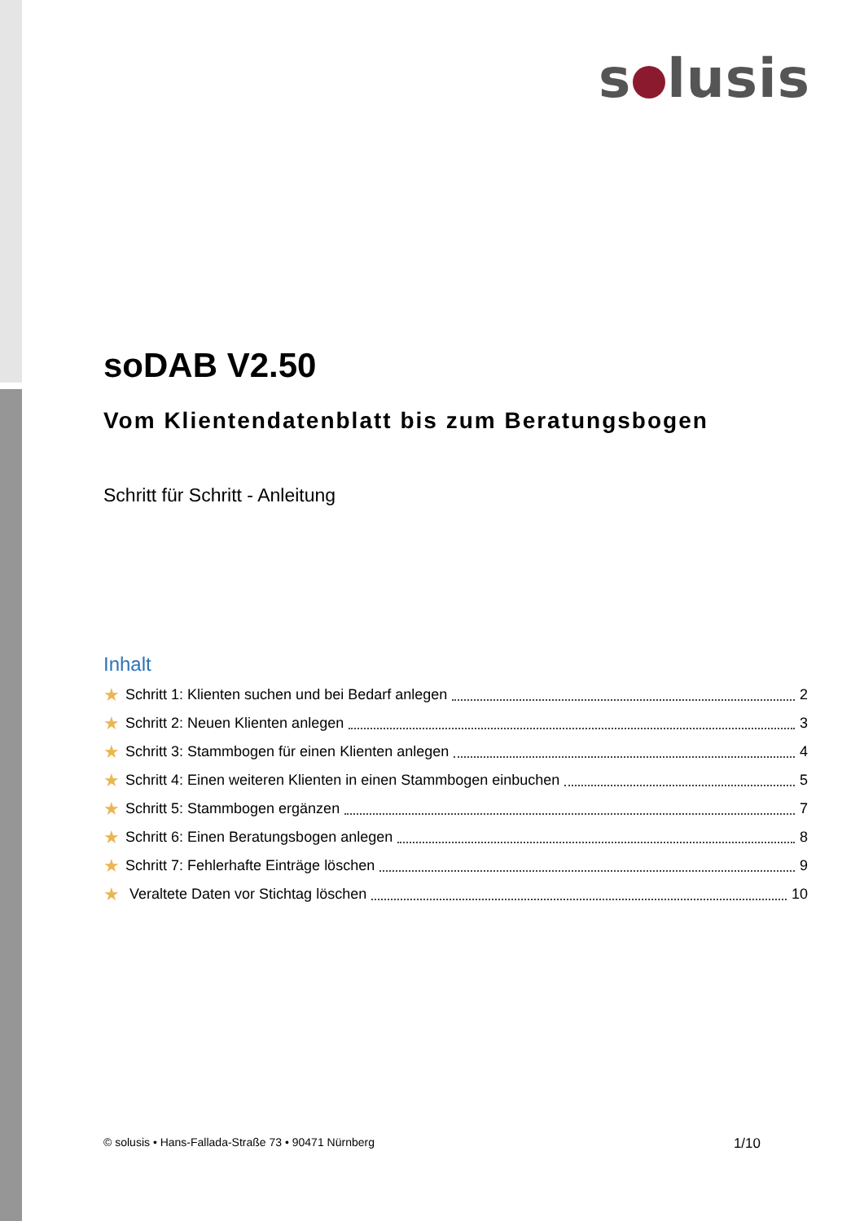s lusis
soDAB V2.50
Vom Klientendatenblatt bis zum Beratungsbogen
Schritt für Schritt - Anleitung
Inhalt
★ Schritt 1: Klienten suchen und bei Bedarf anlegen 2
★ Schritt 2: Neuen Klienten anlegen 3
★ Schritt 3: Stammbogen für einen Klienten anlegen 4
★ Schritt 4: Einen weiteren Klienten in einen Stammbogen einbuchen 5
★ Schritt 5: Stammbogen ergänzen 7
★ Schritt 6: Einen Beratungsbogen anlegen 8
★ Schritt 7: Fehlerhafte Einträge löschen 9
★ Veraltete Daten vor Stichtag löschen 10
© solusis • Hans-Fallada-Straße 73 • 90471 Nürnberg 1/10